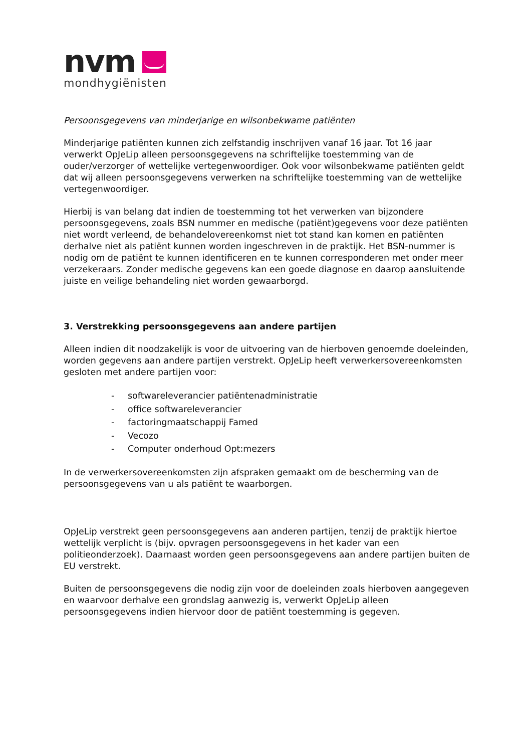nvm
mondhygiënisten
Persoonsgegevens van minderjarige en wilsonbekwame patiënten
Minderjarige patiënten kunnen zich zelfstandig inschrijven vanaf 16 jaar. Tot 16 jaar verwerkt OpJeLip alleen persoonsgegevens na schriftelijke toestemming van de ouder/verzorger of wettelijke vertegenwoordiger. Ook voor wilsonbekwame patiënten geldt dat wij alleen persoonsgegevens verwerken na schriftelijke toestemming van de wettelijke vertegenwoordiger.
Hierbij is van belang dat indien de toestemming tot het verwerken van bijzondere persoonsgegevens, zoals BSN nummer en medische (patiënt)gegevens voor deze patiënten niet wordt verleend, de behandelovereenkomst niet tot stand kan komen en patiënten derhalve niet als patiënt kunnen worden ingeschreven in de praktijk. Het BSN-nummer is nodig om de patiënt te kunnen identificeren en te kunnen corresponderen met onder meer verzekeraars. Zonder medische gegevens kan een goede diagnose en daarop aansluitende juiste en veilige behandeling niet worden gewaarborgd.
3. Verstrekking persoonsgegevens aan andere partijen
Alleen indien dit noodzakelijk is voor de uitvoering van de hierboven genoemde doeleinden, worden gegevens aan andere partijen verstrekt. OpJeLip heeft verwerkersovereenkomsten gesloten met andere partijen voor:
- softwareleverancier patiëntenadministratie
- office softwareleverancier
- factoringmaatschappij Famed
- Vecozo
- Computer onderhoud Opt:mezers
In de verwerkersovereenkomsten zijn afspraken gemaakt om de bescherming van de persoonsgegevens van u als patiënt te waarborgen.
OpJeLip verstrekt geen persoonsgegevens aan anderen partijen, tenzij de praktijk hiertoe wettelijk verplicht is (bijv. opvragen persoonsgegevens in het kader van een politieonderzoek). Daarnaast worden geen persoonsgegevens aan andere partijen buiten de EU verstrekt.
Buiten de persoonsgegevens die nodig zijn voor de doeleinden zoals hierboven aangegeven en waarvoor derhalve een grondslag aanwezig is, verwerkt OpJeLip alleen persoonsgegevens indien hiervoor door de patiënt toestemming is gegeven.